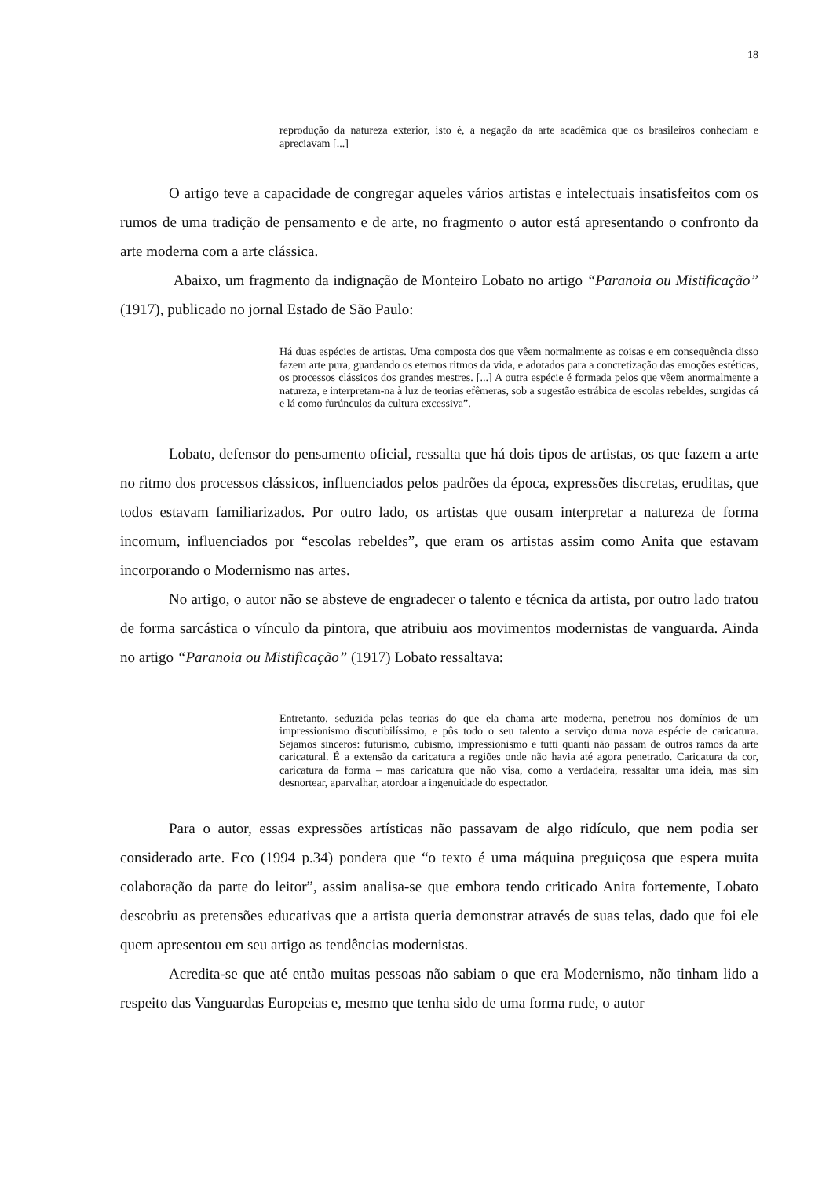18
reprodução da natureza exterior, isto é, a negação da arte acadêmica que os brasileiros conheciam e apreciavam [...]
O artigo teve a capacidade de congregar aqueles vários artistas e intelectuais insatisfeitos com os rumos de uma tradição de pensamento e de arte, no fragmento o autor está apresentando o confronto da arte moderna com a arte clássica.
Abaixo, um fragmento da indignação de Monteiro Lobato no artigo “Paranoia ou Mistificação” (1917), publicado no jornal Estado de São Paulo:
Há duas espécies de artistas. Uma composta dos que vêem normalmente as coisas e em consequência disso fazem arte pura, guardando os eternos ritmos da vida, e adotados para a concretização das emoções estéticas, os processos clássicos dos grandes mestres. [...] A outra espécie é formada pelos que vêem anormalmente a natureza, e interpretam-na à luz de teorias efêmeras, sob a sugestão estrábica de escolas rebeldes, surgidas cá e lá como furúnculos da cultura excessiva”.
Lobato, defensor do pensamento oficial, ressalta que há dois tipos de artistas, os que fazem a arte no ritmo dos processos clássicos, influenciados pelos padrões da época, expressões discretas, eruditas, que todos estavam familiarizados. Por outro lado, os artistas que ousam interpretar a natureza de forma incomum, influenciados por “escolas rebeldes”, que eram os artistas assim como Anita que estavam incorporando o Modernismo nas artes.
No artigo, o autor não se absteve de engradecer o talento e técnica da artista, por outro lado tratou de forma sarcástica o vínculo da pintora, que atribuiu aos movimentos modernistas de vanguarda. Ainda no artigo “Paranoia ou Mistificação” (1917) Lobato ressaltava:
Entretanto, seduzida pelas teorias do que ela chama arte moderna, penetrou nos domínios de um impressionismo discutibilíssimo, e pôs todo o seu talento a serviço duma nova espécie de caricatura. Sejamos sinceros: futurismo, cubismo, impressionismo e tutti quanti não passam de outros ramos da arte caricatural. É a extensão da caricatura a regiões onde não havia até agora penetrado. Caricatura da cor, caricatura da forma – mas caricatura que não visa, como a verdadeira, ressaltar uma ideia, mas sim desnortear, aparvalhar, atordoar a ingenuidade do espectador.
Para o autor, essas expressões artísticas não passavam de algo ridículo, que nem podia ser considerado arte. Eco (1994 p.34) pondera que “o texto é uma máquina preguiçosa que espera muita colaboração da parte do leitor”, assim analisa-se que embora tendo criticado Anita fortemente, Lobato descobriu as pretensões educativas que a artista queria demonstrar através de suas telas, dado que foi ele quem apresentou em seu artigo as tendências modernistas.
Acredita-se que até então muitas pessoas não sabiam o que era Modernismo, não tinham lido a respeito das Vanguardas Europeias e, mesmo que tenha sido de uma forma rude, o autor